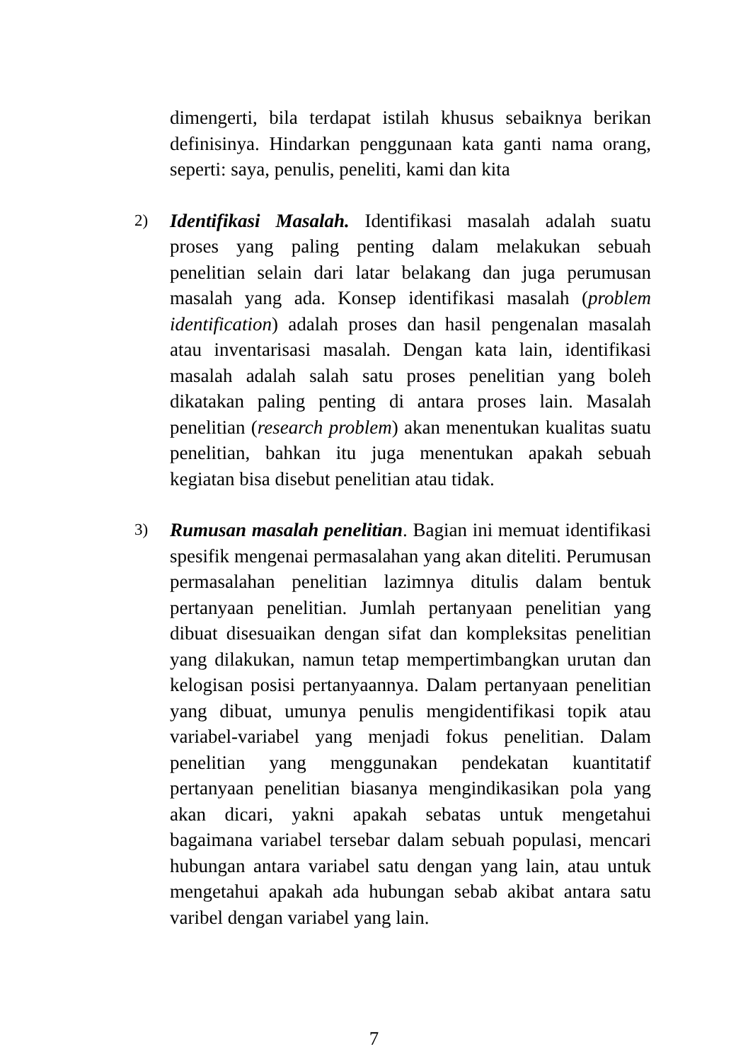dimengerti, bila terdapat istilah khusus sebaiknya berikan definisinya. Hindarkan penggunaan kata ganti nama orang, seperti: saya, penulis, peneliti, kami dan kita
2)
Identifikasi Masalah. Identifikasi masalah adalah suatu proses yang paling penting dalam melakukan sebuah penelitian selain dari latar belakang dan juga perumusan masalah yang ada. Konsep identifikasi masalah (problem identification) adalah proses dan hasil pengenalan masalah atau inventarisasi masalah. Dengan kata lain, identifikasi masalah adalah salah satu proses penelitian yang boleh dikatakan paling penting di antara proses lain. Masalah penelitian (research problem) akan menentukan kualitas suatu penelitian, bahkan itu juga menentukan apakah sebuah kegiatan bisa disebut penelitian atau tidak.
3)
Rumusan masalah penelitian. Bagian ini memuat identifikasi spesifik mengenai permasalahan yang akan diteliti. Perumusan permasalahan penelitian lazimnya ditulis dalam bentuk pertanyaan penelitian. Jumlah pertanyaan penelitian yang dibuat disesuaikan dengan sifat dan kompleksitas penelitian yang dilakukan, namun tetap mempertimbangkan urutan dan kelogisan posisi pertanyaannya. Dalam pertanyaan penelitian yang dibuat, umunya penulis mengidentifikasi topik atau variabel-variabel yang menjadi fokus penelitian. Dalam penelitian yang menggunakan pendekatan kuantitatif pertanyaan penelitian biasanya mengindikasikan pola yang akan dicari, yakni apakah sebatas untuk mengetahui bagaimana variabel tersebar dalam sebuah populasi, mencari hubungan antara variabel satu dengan yang lain, atau untuk mengetahui apakah ada hubungan sebab akibat antara satu varibel dengan variabel yang lain.
7